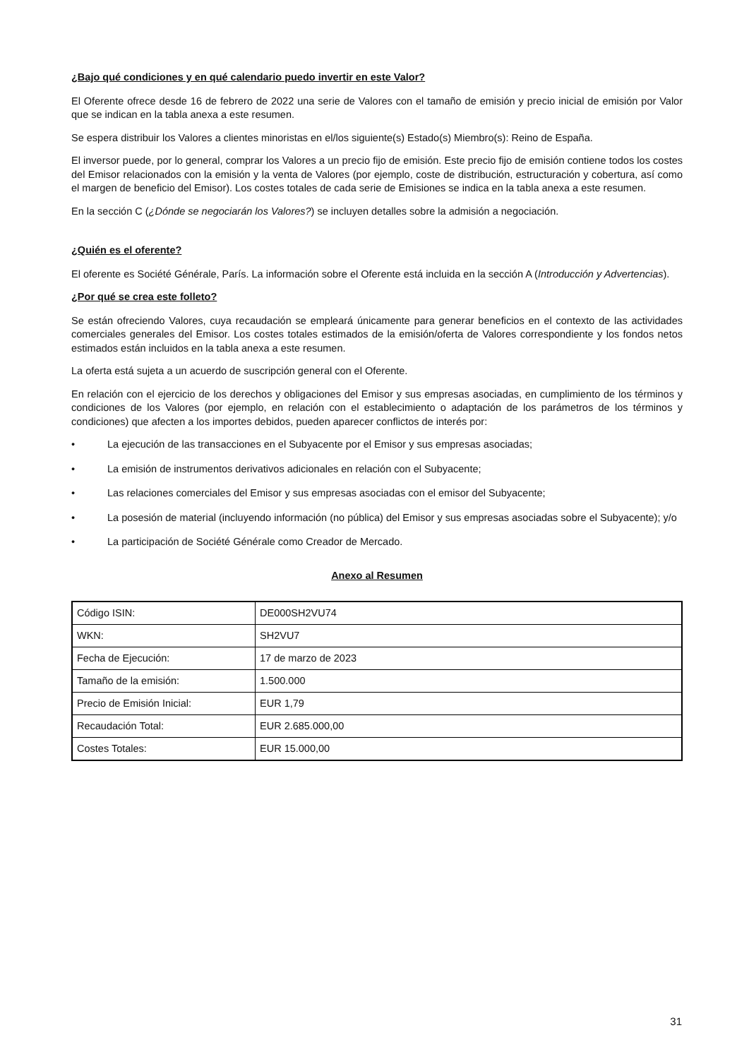¿Bajo qué condiciones y en qué calendario puedo invertir en este Valor?
El Oferente ofrece desde 16 de febrero de 2022 una serie de Valores con el tamaño de emisión y precio inicial de emisión por Valor que se indican en la tabla anexa a este resumen.
Se espera distribuir los Valores a clientes minoristas en el/los siguiente(s) Estado(s) Miembro(s): Reino de España.
El inversor puede, por lo general, comprar los Valores a un precio fijo de emisión. Este precio fijo de emisión contiene todos los costes del Emisor relacionados con la emisión y la venta de Valores (por ejemplo, coste de distribución, estructuración y cobertura, así como el margen de beneficio del Emisor). Los costes totales de cada serie de Emisiones se indica en la tabla anexa a este resumen.
En la sección C (¿Dónde se negociarán los Valores?) se incluyen detalles sobre la admisión a negociación.
¿Quién es el oferente?
El oferente es Société Générale, París. La información sobre el Oferente está incluida en la sección A (Introducción y Advertencias).
¿Por qué se crea este folleto?
Se están ofreciendo Valores, cuya recaudación se empleará únicamente para generar beneficios en el contexto de las actividades comerciales generales del Emisor. Los costes totales estimados de la emisión/oferta de Valores correspondiente y los fondos netos estimados están incluidos en la tabla anexa a este resumen.
La oferta está sujeta a un acuerdo de suscripción general con el Oferente.
En relación con el ejercicio de los derechos y obligaciones del Emisor y sus empresas asociadas, en cumplimiento de los términos y condiciones de los Valores (por ejemplo, en relación con el establecimiento o adaptación de los parámetros de los términos y condiciones) que afecten a los importes debidos, pueden aparecer conflictos de interés por:
• La ejecución de las transacciones en el Subyacente por el Emisor y sus empresas asociadas;
• La emisión de instrumentos derivativos adicionales en relación con el Subyacente;
• Las relaciones comerciales del Emisor y sus empresas asociadas con el emisor del Subyacente;
• La posesión de material (incluyendo información (no pública) del Emisor y sus empresas asociadas sobre el Subyacente); y/o
• La participación de Société Générale como Creador de Mercado.
Anexo al Resumen
| Código ISIN: | DE000SH2VU74 |
| WKN: | SH2VU7 |
| Fecha de Ejecución: | 17 de marzo de 2023 |
| Tamaño de la emisión: | 1.500.000 |
| Precio de Emisión Inicial: | EUR 1,79 |
| Recaudación Total: | EUR 2.685.000,00 |
| Costes Totales: | EUR 15.000,00 |
31